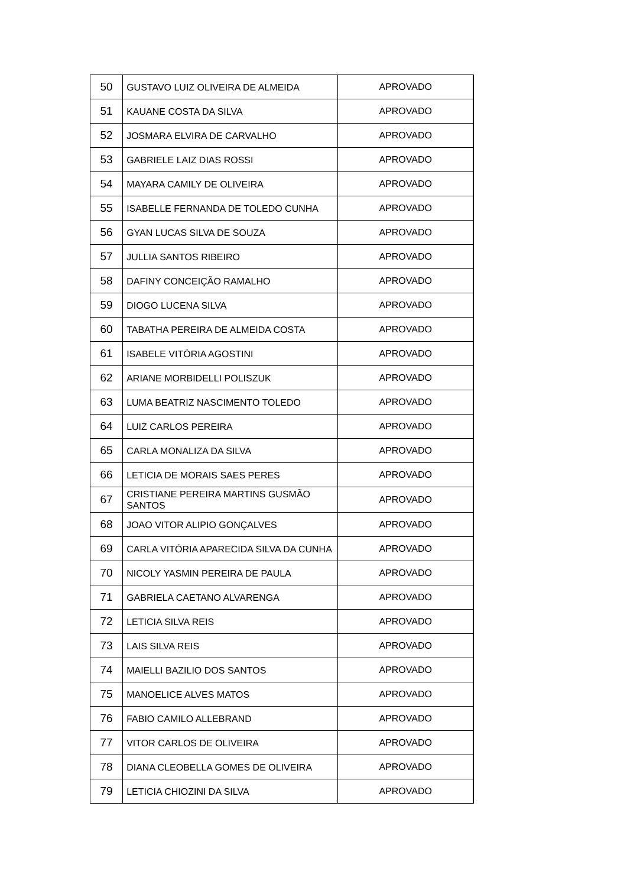| 50 | GUSTAVO LUIZ OLIVEIRA DE ALMEIDA | APROVADO |
| 51 | KAUANE COSTA DA SILVA | APROVADO |
| 52 | JOSMARA ELVIRA DE CARVALHO | APROVADO |
| 53 | GABRIELE LAIZ DIAS ROSSI | APROVADO |
| 54 | MAYARA CAMILY DE OLIVEIRA | APROVADO |
| 55 | ISABELLE FERNANDA DE TOLEDO CUNHA | APROVADO |
| 56 | GYAN LUCAS SILVA DE SOUZA | APROVADO |
| 57 | JULLIA SANTOS RIBEIRO | APROVADO |
| 58 | DAFINY CONCEIÇÃO RAMALHO | APROVADO |
| 59 | DIOGO LUCENA SILVA | APROVADO |
| 60 | TABATHA PEREIRA DE ALMEIDA COSTA | APROVADO |
| 61 | ISABELE VITÓRIA AGOSTINI | APROVADO |
| 62 | ARIANE MORBIDELLI POLISZUK | APROVADO |
| 63 | LUMA BEATRIZ NASCIMENTO TOLEDO | APROVADO |
| 64 | LUIZ CARLOS PEREIRA | APROVADO |
| 65 | CARLA MONALIZA DA SILVA | APROVADO |
| 66 | LETICIA DE MORAIS SAES PERES | APROVADO |
| 67 | CRISTIANE PEREIRA MARTINS GUSMÃO SANTOS | APROVADO |
| 68 | JOAO VITOR ALIPIO GONÇALVES | APROVADO |
| 69 | CARLA VITÓRIA APARECIDA SILVA DA CUNHA | APROVADO |
| 70 | NICOLY YASMIN PEREIRA DE PAULA | APROVADO |
| 71 | GABRIELA CAETANO ALVARENGA | APROVADO |
| 72 | LETICIA SILVA REIS | APROVADO |
| 73 | LAIS SILVA REIS | APROVADO |
| 74 | MAIELLI BAZILIO DOS SANTOS | APROVADO |
| 75 | MANOELICE ALVES MATOS | APROVADO |
| 76 | FABIO CAMILO ALLEBRAND | APROVADO |
| 77 | VITOR CARLOS DE OLIVEIRA | APROVADO |
| 78 | DIANA CLEOBELLA GOMES DE OLIVEIRA | APROVADO |
| 79 | LETICIA CHIOZINI DA SILVA | APROVADO |